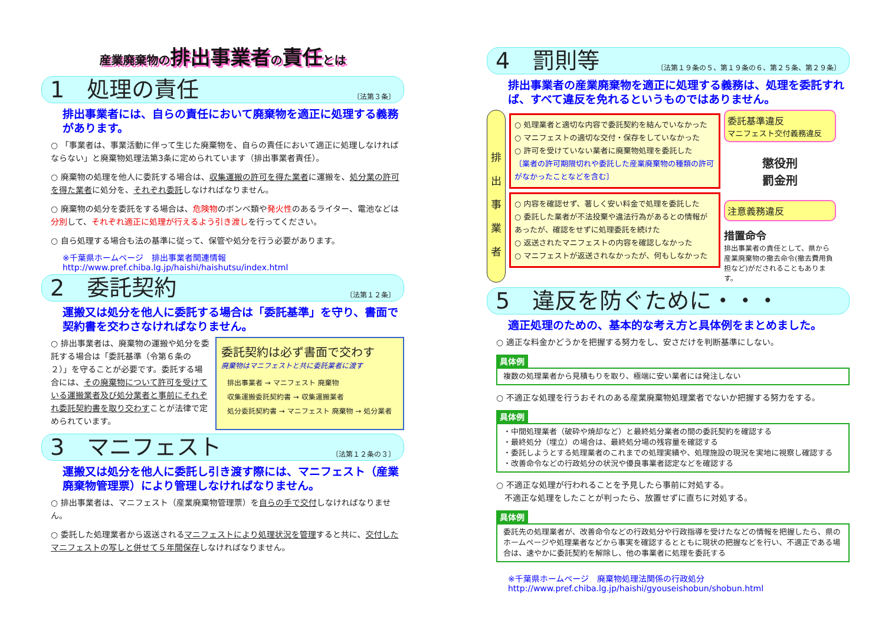産業廃棄物の排出事業者の責任とは
1　処理の責任 〔法第３条〕
排出事業者には、自らの責任において廃棄物を適正に処理する義務があります。
○ 「事業者は、事業活動に伴って生じた廃棄物を、自らの責任において適正に処理しなければならない」と廃棄物処理法第3条に定められています（排出事業者責任）。
○ 廃棄物の処理を他人に委託する場合は、収集運搬の許可を得た業者に運搬を、処分業の許可を得た業者に処分を、それぞれ委託しなければなりません。
○ 廃棄物の処分を委託をする場合は、危険物のボンベ類や発火性のあるライター、電池などは分別して、それぞれ適正に処理が行えるよう引き渡しを行ってください。
○ 自ら処理する場合も法の基準に従って、保管や処分を行う必要があります。
※千葉県ホームページ　排出事業者関連情報
http://www.pref.chiba.lg.jp/haishi/haishutsu/index.html
2　委託契約 〔法第１２条〕
運搬又は処分を他人に委託する場合は「委託基準」を守り、書面で契約書を交わさなければなりません。
委託契約は必ず書面で交わす
廃棄物はマニフェストと共に委託業者に渡す
排出事業者 → マニフェスト 廃棄物
収集運搬委託契約書 → 収集運搬業者
処分委託契約書 → マニフェスト 廃棄物 → 処分業者
○ 排出事業者は、廃棄物の運搬や処分を委託する場合は「委託基準（令第６条の２）」を守ることが必要です。委託する場合には、その廃棄物について許可を受けている運搬業者及び処分業者と事前にそれぞれ委託契約書を取り交わすことが法律で定められています。
3　マニフェスト 〔法第１２条の３〕
運搬又は処分を他人に委託し引き渡す際には、マニフェスト（産業廃棄物管理票）により管理しなければなりません。
○ 排出事業者は、マニフェスト（産業廃棄物管理票）を自らの手で交付しなければなりません。
○ 委託した処理業者から返送されるマニフェストにより処理状況を管理すると共に、交付したマニフェストの写しと併せて５年間保存しなければなりません。
4　罰則等 〔法第１９条の５、第１９条の６、第２５条、第２９条〕
排出事業者の産業廃棄物を適正に処理する義務は、処理を委託すれば、すべて違反を免れるというものではありません。
排
出
事
業
者
○ 処理業者と適切な内容で委託契約を結んでいなかった
○ マニフェストの適切な交付・保存をしていなかった
○ 許可を受けていない業者に廃棄物処理を委託した
〔業者の許可期限切れや委託した産業廃棄物の種類の許可がなかったことなどを含む〕
○ 内容を確認せず、著しく安い料金で処理を委託した
○ 委託した業者が不法投棄や違法行為があるとの情報があったが、確認をせずに処理委託を続けた
○ 返送されたマニフェストの内容を確認しなかった
○ マニフェストが返送されなかったが、何もしなかった
委託基準違反
マニフェスト交付義務違反
懲役刑
罰金刑
注意義務違反
措置命令
排出事業者の責任として、県から産業廃棄物の撤去命令(撤去費用負担など)がだされることもあります。
5　違反を防ぐために・・・
適正処理のための、基本的な考え方と具体例をまとめました。
○ 適正な料金かどうかを把握する努力をし、安さだけを判断基準にしない。
具体例
複数の処理業者から見積もりを取り、極端に安い業者には発注しない
○ 不適正な処理を行うおそれのある産業廃棄物処理業者でないか把握する努力をする。
具体例
・中間処理業者（破砕や焼却など）と最終処分業者の間の委託契約を確認する
・最終処分（埋立）の場合は、最終処分場の残容量を確認する
・委託しようとする処理業者のこれまでの処理実績や、処理施設の現況を実地に視察し確認する
・改善命令などの行政処分の状況や優良事業者認定などを確認する
○ 不適正な処理が行われることを予見したら事前に対処する。
　不適正な処理をしたことが判ったら、放置せずに直ちに対処する。
具体例
委託先の処理業者が、改善命令などの行政処分や行政指導を受けたなどの情報を把握したら、県のホームページや処理業者などから事実を確認するとともに現状の把握などを行い、不適正である場合は、速やかに委託契約を解除し、他の事業者に処理を委託する
※千葉県ホームページ　廃棄物処理法関係の行政処分
http://www.pref.chiba.lg.jp/haishi/gyouseishobun/shobun.html